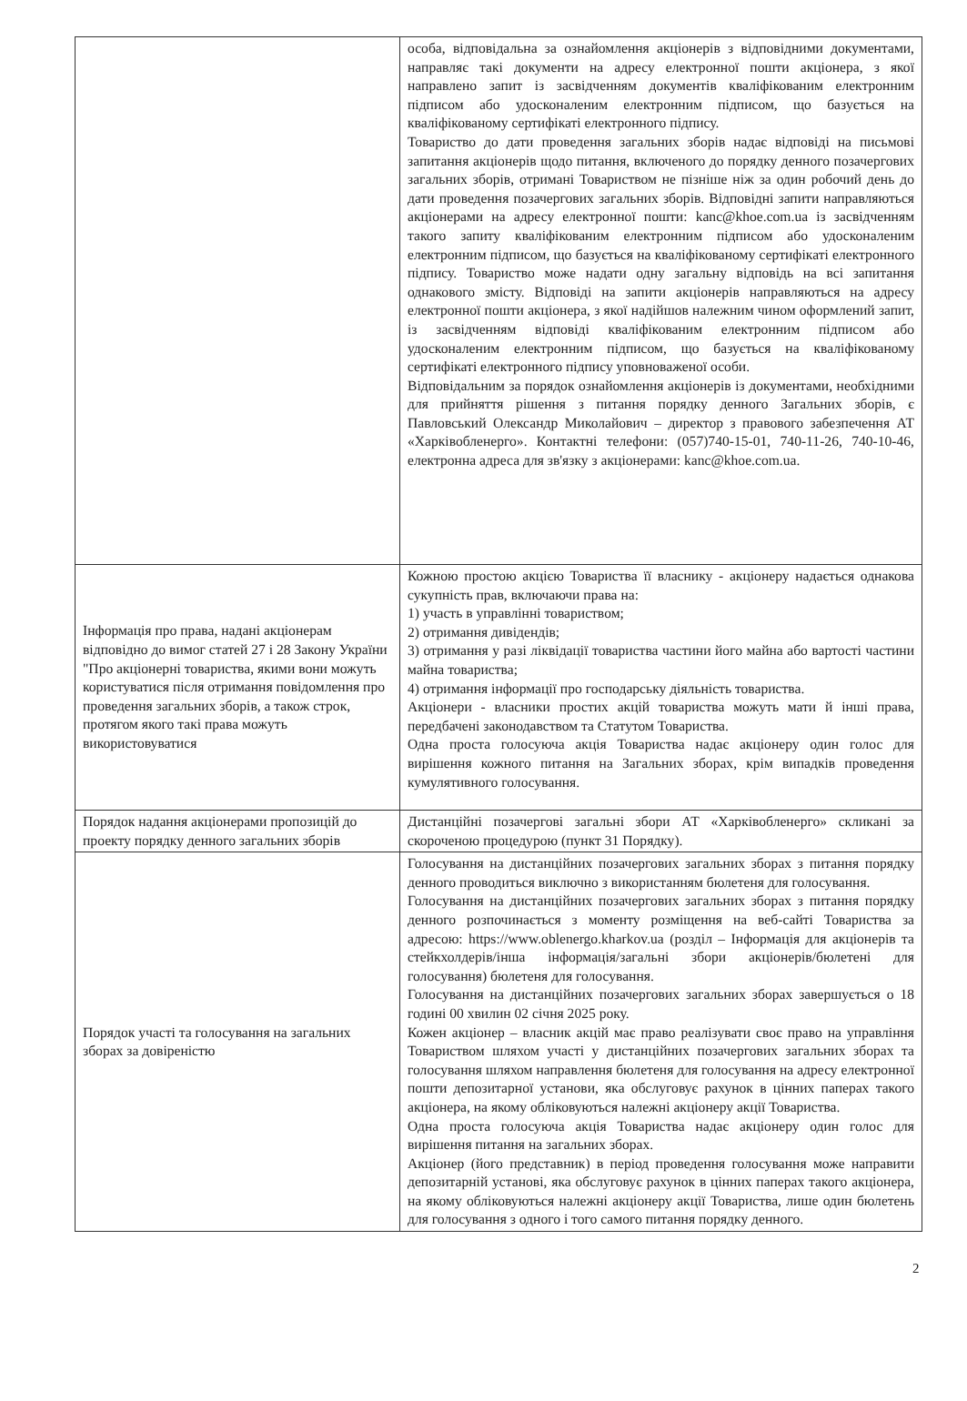| | особа, відповідальна за ознайомлення акціонерів з відповідними документами, направляє такі документи на адресу електронної пошти акціонера, з якої направлено запит із засвідченням документів кваліфікованим електронним підписом або удосконаленим електронним підписом, що базується на кваліфікованому сертифікаті електронного підпису. Товариство до дати проведення загальних зборів надає відповіді на письмові запитання акціонерів щодо питання, включеного до порядку денного позачергових загальних зборів, отримані Товариством не пізніше ніж за один робочий день до дати проведення позачергових загальних зборів. Відповідні запити направляються акціонерами на адресу електронної пошти: kanc@khoe.com.ua із засвідченням такого запиту кваліфікованим електронним підписом або удосконаленим електронним підписом, що базується на кваліфікованому сертифікаті електронного підпису. Товариство може надати одну загальну відповідь на всі запитання однакового змісту. Відповіді на запити акціонерів направляються на адресу електронної пошти акціонера, з якої надійшов належним чином оформлений запит, із засвідченням відповіді кваліфікованим електронним підписом або удосконаленим електронним підписом, що базується на кваліфікованому сертифікаті електронного підпису уповноваженої особи. Відповідальним за порядок ознайомлення акціонерів із документами, необхідними для прийняття рішення з питання порядку денного Загальних зборів, є Павловський Олександр Миколайович – директор з правового забезпечення АТ «Харківобленерго». Контактні телефони: (057)740-15-01, 740-11-26, 740-10-46, електронна адреса для зв'язку з акціонерами: kanc@khoe.com.ua. |
| Інформація про права, надані акціонерам відповідно до вимог статей 27 і 28 Закону України "Про акціонерні товариства, якими вони можуть користуватися після отримання повідомлення про проведення загальних зборів, а також строк, протягом якого такі права можуть використовуватися | Кожною простою акцією Товариства її власнику - акціонеру надається однакова сукупність прав, включаючи права на: 1) участь в управлінні товариством; 2) отримання дивідендів; 3) отримання у разі ліквідації товариства частини його майна або вартості частини майна товариства; 4) отримання інформації про господарську діяльність товариства. Акціонери - власники простих акцій товариства можуть мати й інші права, передбачені законодавством та Статутом Товариства. Одна проста голосуюча акція Товариства надає акціонеру один голос для вирішення кожного питання на Загальних зборах, крім випадків проведення кумулятивного голосування. |
| Порядок надання акціонерами пропозицій до проекту порядку денного загальних зборів | Дистанційні позачергові загальні збори АТ «Харківобленерго» скликані за скороченою процедурою (пункт 31 Порядку). |
| Порядок участі та голосування на загальних зборах за довіреністю | Голосування на дистанційних позачергових загальних зборах з питання порядку денного проводиться виключно з використанням бюлетеня для голосування. Голосування на дистанційних позачергових загальних зборах з питання порядку денного розпочинається з моменту розміщення на веб-сайті Товариства за адресою: https://www.oblenergo.kharkov.ua (розділ – Інформація для акціонерів та стейкхолдерів/інша інформація/загальні збори акціонерів/бюлетені для голосування) бюлетеня для голосування. Голосування на дистанційних позачергових загальних зборах завершується о 18 годині 00 хвилин 02 січня 2025 року. Кожен акціонер – власник акцій має право реалізувати своє право на управління Товариством шляхом участі у дистанційних позачергових загальних зборах та голосування шляхом направлення бюлетеня для голосування на адресу електронної пошти депозитарної установи, яка обслуговує рахунок в цінних паперах такого акціонера, на якому обліковуються належні акціонеру акції Товариства. Одна проста голосуюча акція Товариства надає акціонеру один голос для вирішення питання на загальних зборах. Акціонер (його представник) в період проведення голосування може направити депозитарній установі, яка обслуговує рахунок в цінних паперах такого акціонера, на якому обліковуються належні акціонеру акції Товариства, лише один бюлетень для голосування з одного і того самого питання порядку денного. |
2